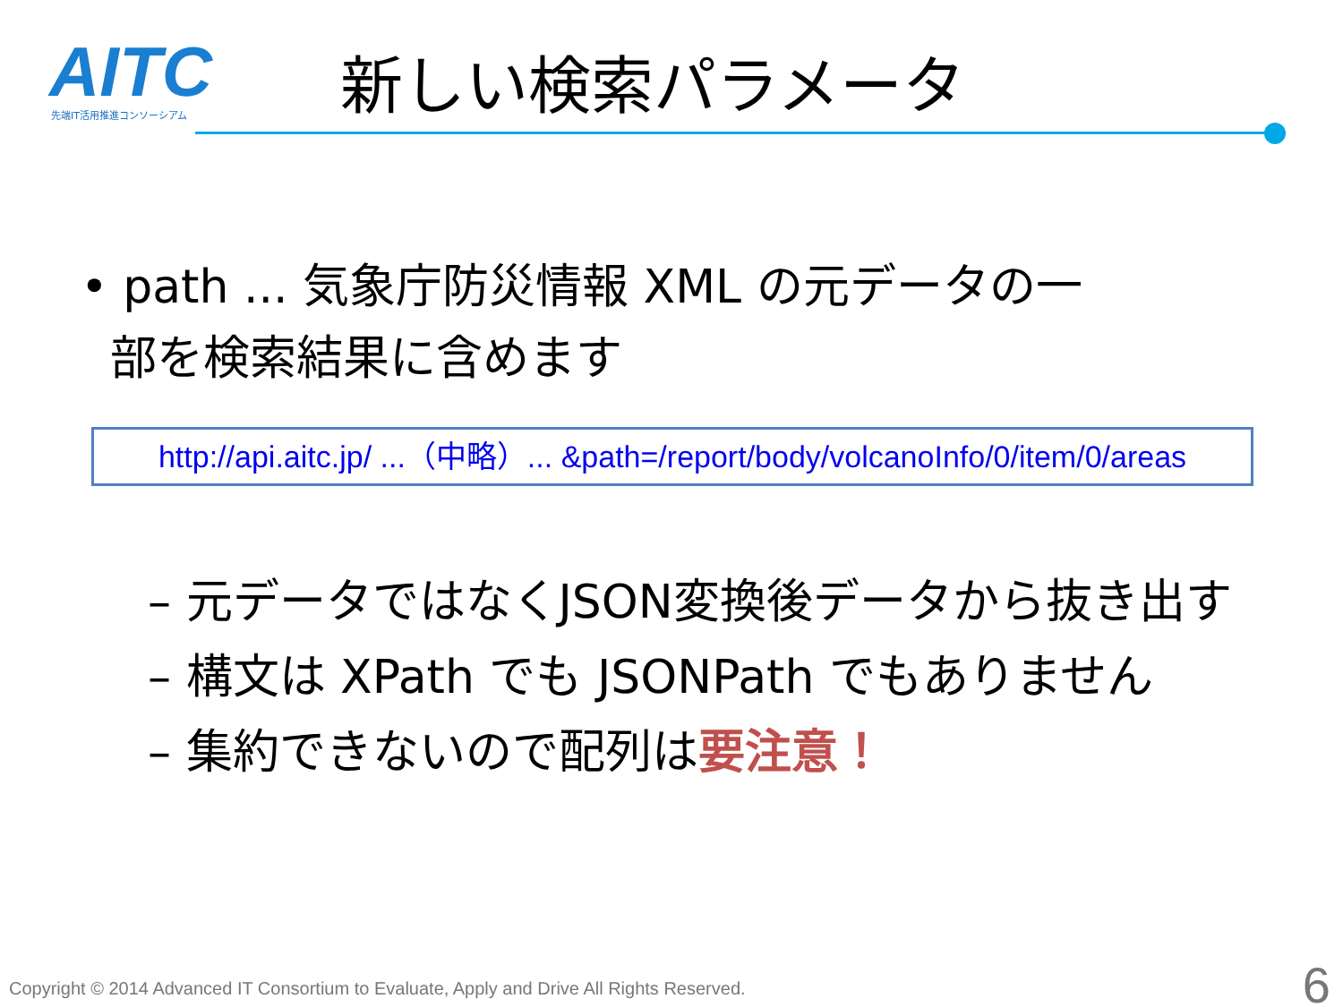AITC
先端IT活用推進コンソーシアム
新しい検索パラメータ
• path ... 気象庁防災情報 XML の元データの一
部を検索結果に含めます
http://api.aitc.jp/ ...（中略）... &path=/report/body/volcanoInfo/0/item/0/areas
– 元データではなくJSON変換後データから抜き出す
– 構文は XPath でも JSONPath でもありません
– 集約できないので配列は要注意！
Copyright © 2014 Advanced IT Consortium to Evaluate, Apply and Drive All Rights Reserved.
6